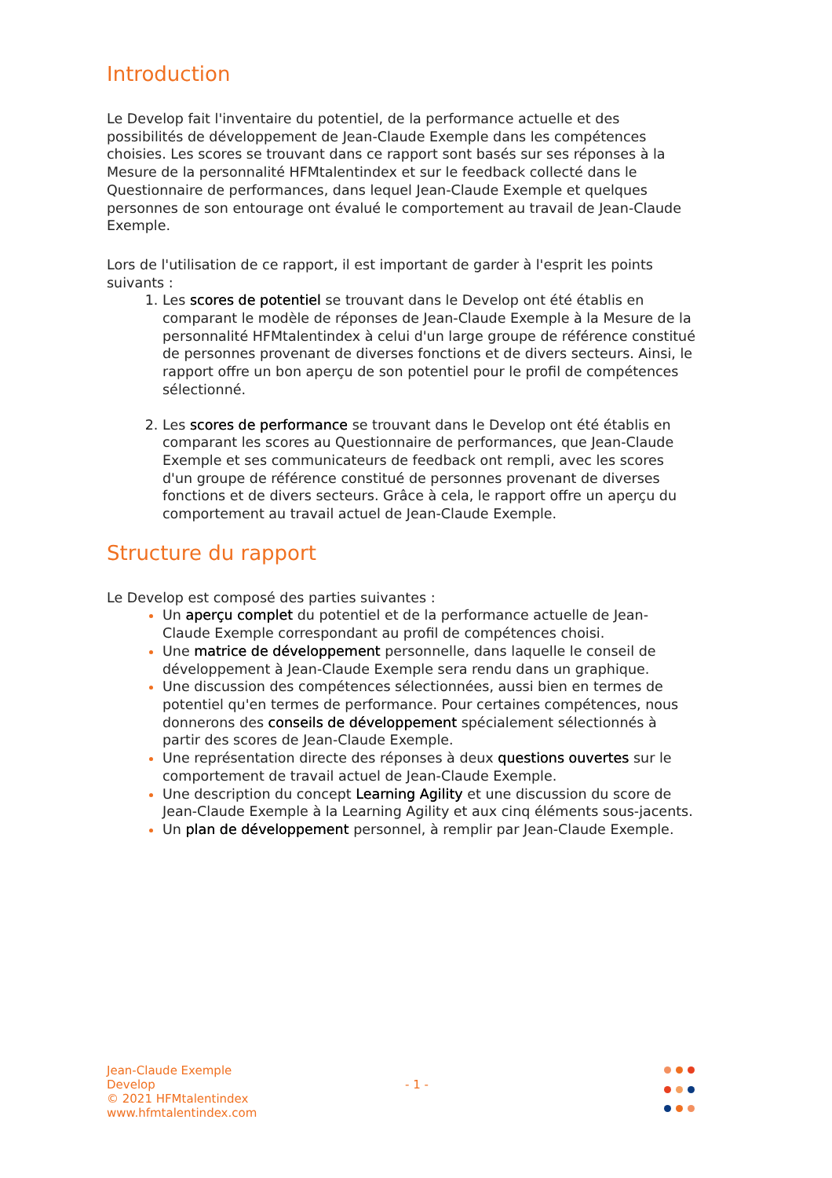Introduction
Le Develop fait l'inventaire du potentiel, de la performance actuelle et des possibilités de développement de Jean-Claude Exemple dans les compétences choisies. Les scores se trouvant dans ce rapport sont basés sur ses réponses à la Mesure de la personnalité HFMtalentindex et sur le feedback collecté dans le Questionnaire de performances, dans lequel Jean-Claude Exemple et quelques personnes de son entourage ont évalué le comportement au travail de Jean-Claude Exemple.
Lors de l'utilisation de ce rapport, il est important de garder à l'esprit les points suivants :
Les scores de potentiel se trouvant dans le Develop ont été établis en comparant le modèle de réponses de Jean-Claude Exemple à la Mesure de la personnalité HFMtalentindex à celui d'un large groupe de référence constitué de personnes provenant de diverses fonctions et de divers secteurs. Ainsi, le rapport offre un bon aperçu de son potentiel pour le profil de compétences sélectionné.
Les scores de performance se trouvant dans le Develop ont été établis en comparant les scores au Questionnaire de performances, que Jean-Claude Exemple et ses communicateurs de feedback ont rempli, avec les scores d'un groupe de référence constitué de personnes provenant de diverses fonctions et de divers secteurs. Grâce à cela, le rapport offre un aperçu du comportement au travail actuel de Jean-Claude Exemple.
Structure du rapport
Le Develop est composé des parties suivantes :
Un aperçu complet du potentiel et de la performance actuelle de Jean-Claude Exemple correspondant au profil de compétences choisi.
Une matrice de développement personnelle, dans laquelle le conseil de développement à Jean-Claude Exemple sera rendu dans un graphique.
Une discussion des compétences sélectionnées, aussi bien en termes de potentiel qu'en termes de performance. Pour certaines compétences, nous donnerons des conseils de développement spécialement sélectionnés à partir des scores de Jean-Claude Exemple.
Une représentation directe des réponses à deux questions ouvertes sur le comportement de travail actuel de Jean-Claude Exemple.
Une description du concept Learning Agility et une discussion du score de Jean-Claude Exemple à la Learning Agility et aux cinq éléments sous-jacents.
Un plan de développement personnel, à remplir par Jean-Claude Exemple.
Jean-Claude Exemple
Develop
© 2021 HFMtalentindex
www.hfmtalentindex.com
- 1 -